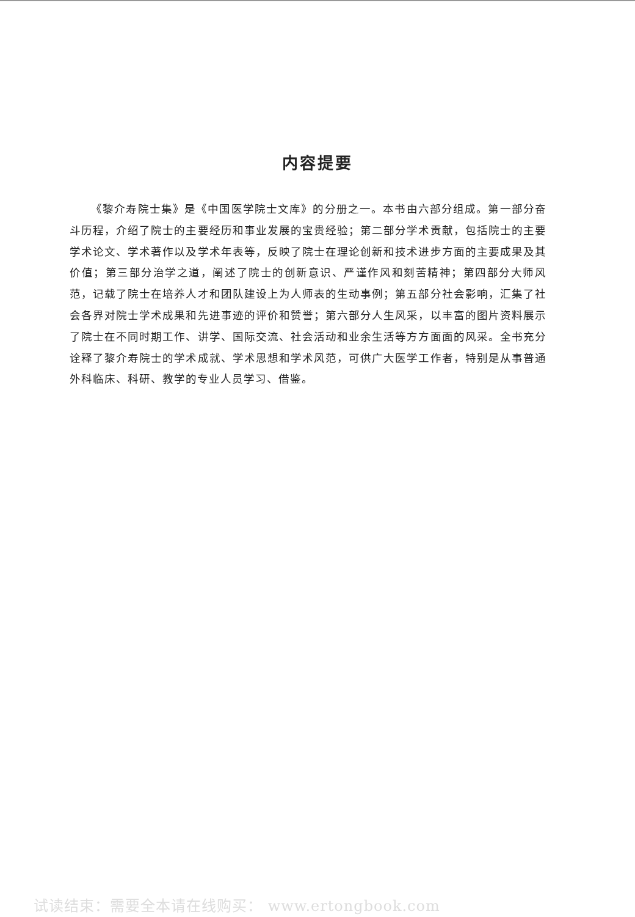内容提要
《黎介寿院士集》是《中国医学院士文库》的分册之一。本书由六部分组成。第一部分奋斗历程，介绍了院士的主要经历和事业发展的宝贵经验；第二部分学术贡献，包括院士的主要学术论文、学术著作以及学术年表等，反映了院士在理论创新和技术进步方面的主要成果及其价值；第三部分治学之道，阐述了院士的创新意识、严谨作风和刻苦精神；第四部分大师风范，记载了院士在培养人才和团队建设上为人师表的生动事例；第五部分社会影响，汇集了社会各界对院士学术成果和先进事迹的评价和赞誉；第六部分人生风采，以丰富的图片资料展示了院士在不同时期工作、讲学、国际交流、社会活动和业余生活等方方面面的风采。全书充分诠释了黎介寿院士的学术成就、学术思想和学术风范，可供广大医学工作者，特别是从事普通外科临床、科研、教学的专业人员学习、借鉴。
试读结束：需要全本请在线购买： www.ertongbook.com